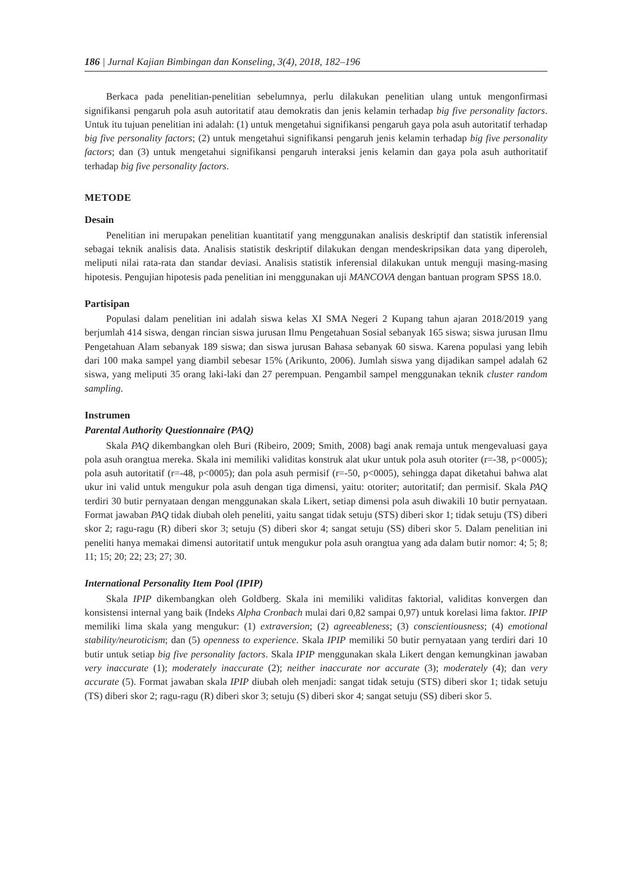186 | Jurnal Kajian Bimbingan dan Konseling, 3(4), 2018, 182–196
Berkaca pada penelitian-penelitian sebelumnya, perlu dilakukan penelitian ulang untuk mengon­firmasi signifikansi pengaruh pola asuh autoritatif atau demokratis dan jenis kelamin terhadap big five personality factors. Untuk itu tujuan penelitian ini adalah: (1) untuk mengetahui signifikansi pengaruh gaya pola asuh autoritatif terhadap big five personality factors; (2) untuk mengetahui signifikansi pengaruh jenis kelamin terhadap big five personality factors; dan (3) untuk mengetahui signifikansi pengaruh interaksi jenis kelamin dan gaya pola asuh authoritatif terhadap big five personality factors.
METODE
Desain
Penelitian ini merupakan penelitian kuantitatif yang menggunakan analisis deskriptif dan statistik inferensial sebagai teknik analisis data. Analisis statistik deskriptif dilakukan dengan mendeskripsikan data yang diperoleh, meliputi nilai rata-rata dan standar deviasi. Analisis statistik inferensial dilakukan untuk menguji masing-masing hipotesis. Pengujian hipotesis pada penelitian ini menggunakan uji MANCOVA dengan bantuan program SPSS 18.0.
Partisipan
Populasi dalam penelitian ini adalah siswa kelas XI SMA Negeri 2 Kupang tahun ajaran 2018/2019 yang berjumlah 414 siswa, dengan rincian siswa jurusan Ilmu Pengetahuan Sosial sebanyak 165 siswa; siswa jurusan Ilmu Pengetahuan Alam sebanyak 189 siswa; dan siswa jurusan Bahasa sebanyak 60 siswa. Karena populasi yang lebih dari 100 maka sampel yang diambil sebesar 15% (Arikunto, 2006). Jumlah siswa yang dijadikan sampel adalah 62 siswa, yang meliputi 35 orang laki-laki dan 27 perempuan. Pengambil sampel menggunakan teknik cluster random sampling.
Instrumen
Parental Authority Questionnaire (PAQ)
Skala PAQ dikembangkan oleh Buri (Ribeiro, 2009; Smith, 2008) bagi anak remaja untuk mengevaluasi gaya pola asuh orangtua mereka. Skala ini memiliki validitas konstruk alat ukur untuk pola asuh otoriter (r=-38, p<0005); pola asuh autoritatif (r=-48, p<0005); dan pola asuh permisif (r=-50, p<0005), sehingga dapat diketahui bahwa alat ukur ini valid untuk mengukur pola asuh dengan tiga dimensi, yaitu: otoriter; autoritatif; dan permisif. Skala PAQ terdiri 30 butir pernyataan dengan menggunakan skala Likert, setiap dimensi pola asuh diwakili 10 butir pernyataan. Format jawaban PAQ tidak diubah oleh peneliti, yaitu sangat tidak setuju (STS) diberi skor 1; tidak setuju (TS) diberi skor 2; ragu-ragu (R) diberi skor 3; setuju (S) diberi skor 4; sangat setuju (SS) diberi skor 5. Dalam penelitian ini peneliti hanya memakai dimensi autoritatif untuk mengukur pola asuh orangtua yang ada dalam butir nomor: 4; 5; 8; 11; 15; 20; 22; 23; 27; 30.
International Personality Item Pool (IPIP)
Skala IPIP dikembangkan oleh Goldberg. Skala ini memiliki validitas faktorial, validitas konvergen dan konsistensi internal yang baik (Indeks Alpha Cronbach mulai dari 0,82 sampai 0,97) untuk korelasi lima faktor. IPIP memiliki lima skala yang mengukur: (1) extraversion; (2) agreeableness; (3) conscientiousness; (4) emotional stability/neuroticism; dan (5) openness to experience. Skala IPIP memiliki 50 butir pernyataan yang terdiri dari 10 butir untuk setiap big five personality factors. Skala IPIP menggunakan skala Likert dengan kemungkinan jawaban very inaccurate (1); moderately inaccurate (2); neither inaccurate nor accurate (3); moderately (4); dan very accurate (5). Format jawaban skala IPIP diubah oleh menjadi: sangat tidak setuju (STS) diberi skor 1; tidak setuju (TS) diberi skor 2; ragu-ragu (R) diberi skor 3; setuju (S) diberi skor 4; sangat setuju (SS) diberi skor 5.